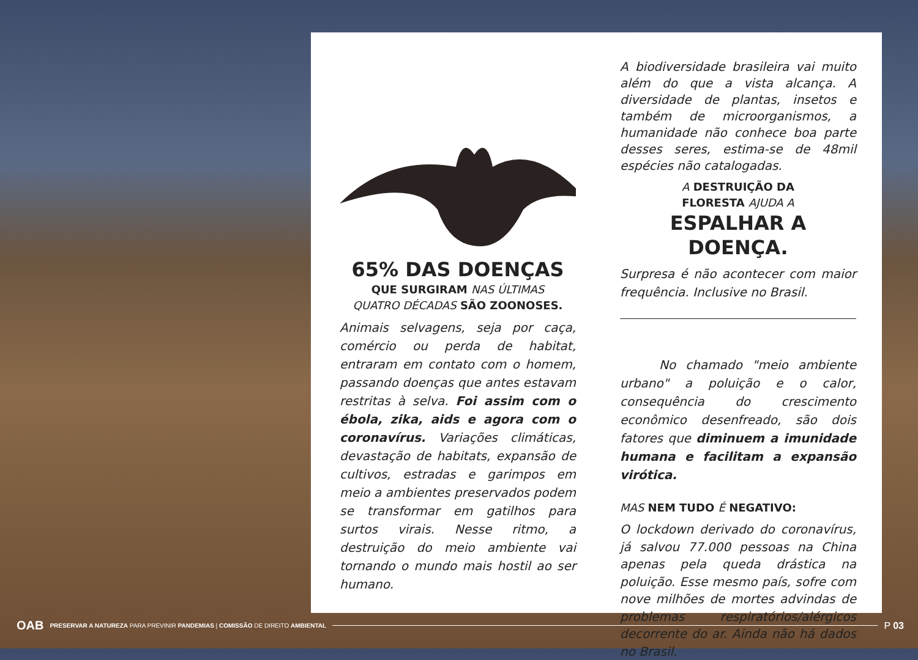65% DAS DOENÇAS
QUE SURGIRAM NAS ÚLTIMAS
QUATRO DÉCADAS SÃO ZOONOSES.
Animais selvagens, seja por caça, comércio ou perda de habitat, entraram em contato com o homem, passando doenças que antes estavam restritas à selva. Foi assim com o ébola, zika, aids e agora com o coronavírus. Variações climáticas, devastação de habitats, expansão de cultivos, estradas e garimpos em meio a ambientes preservados podem se transformar em gatilhos para surtos virais. Nesse ritmo, a destruição do meio ambiente vai tornando o mundo mais hostil ao ser humano.
A biodiversidade brasileira vai muito além do que a vista alcança. A diversidade de plantas, insetos e também de microorganismos, a humanidade não conhece boa parte desses seres, estima-se de 48mil espécies não catalogadas.
A DESTRUIÇÃO DA
FLORESTA AJUDA A
ESPALHAR A DOENÇA.
Surpresa é não acontecer com maior frequência. Inclusive no Brasil.
No chamado "meio ambiente urbano" a poluição e o calor, consequência do crescimento econômico desenfreado, são dois fatores que diminuem a imunidade humana e facilitam a expansão virótica.
MAS NEM TUDO É NEGATIVO:
O lockdown derivado do coronavírus, já salvou 77.000 pessoas na China apenas pela queda drástica na poluição. Esse mesmo país, sofre com nove milhões de mortes advindas de problemas respiratórios/alérgicos decorrente do ar. Ainda não há dados no Brasil.
OAB PRESERVAR A NATUREZA PARA PREVINIR PANDEMIAS | COMISSÃO DE DIREITO AMBIENTAL P 03